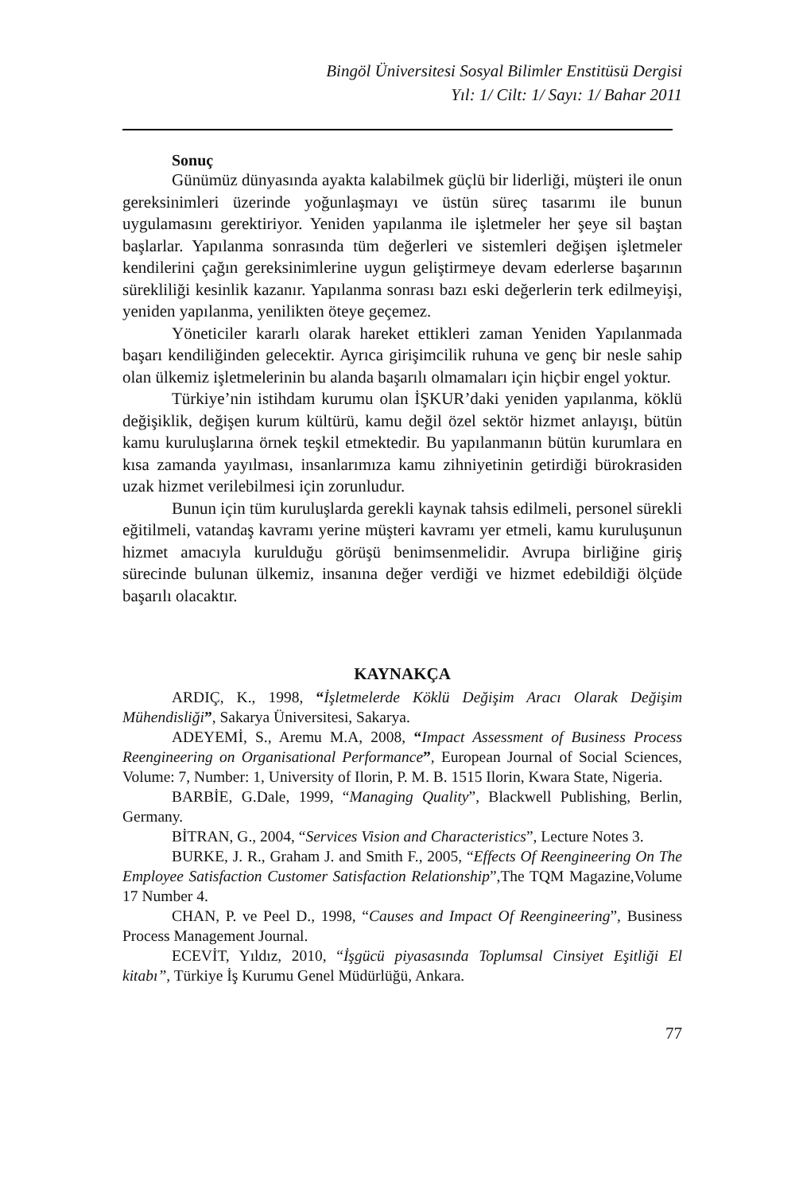Bingöl Üniversitesi Sosyal Bilimler Enstitüsü Dergisi
Yıl: 1/ Cilt: 1/ Sayı: 1/ Bahar 2011
Sonuç
Günümüz dünyasında ayakta kalabilmek güçlü bir liderliği, müşteri ile onun gereksinimleri üzerinde yoğunlaşmayı ve üstün süreç tasarımı ile bunun uygulamasını gerektiriyor. Yeniden yapılanma ile işletmeler her şeye sil baştan başlarlar. Yapılanma sonrasında tüm değerleri ve sistemleri değişen işletmeler kendilerini çağın gereksinimlerine uygun geliştirmeye devam ederlerse başarının sürekliliği kesinlik kazanır. Yapılanma sonrası bazı eski değerlerin terk edilmeyişi, yeniden yapılanma, yenilikten öteye geçemez.
Yöneticiler kararlı olarak hareket ettikleri zaman Yeniden Yapılanmada başarı kendiliğinden gelecektir. Ayrıca girişimcilik ruhuna ve genç bir nesle sahip olan ülkemiz işletmelerinin bu alanda başarılı olmamaları için hiçbir engel yoktur.
Türkiye’nin istihdam kurumu olan İŞKUR’daki yeniden yapılanma, köklü değişiklik, değişen kurum kültürü, kamu değil özel sektör hizmet anlayışı, bütün kamu kuruluşlarına örnek teşkil etmektedir. Bu yapılanmanın bütün kurumlara en kısa zamanda yayılması, insanlarımıza kamu zihniyetinin getirdiği bürokrasiden uzak hizmet verilebilmesi için zorunludur.
Bunun için tüm kuruluşlarda gerekli kaynak tahsis edilmeli, personel sürekli eğitilmeli, vatandaş kavramı yerine müşteri kavramı yer etmeli, kamu kuruluşunun hizmet amacıyla kurulduğu görüşü benimsenmelidir. Avrupa birliğine giriş sürecinde bulunan ülkemiz, insanına değer verdiği ve hizmet edebildiği ölçüde başarılı olacaktır.
KAYNAKÇA
ARDIÇ, K., 1998, “İşletmelerde Köklü Değişim Aracı Olarak Değişim Mühendisliği”, Sakarya Üniversitesi, Sakarya.
ADEYEMİ, S., Aremu M.A, 2008, “Impact Assessment of Business Process Reengineering on Organisational Performance”, European Journal of Social Sciences, Volume: 7, Number: 1, University of Ilorin, P. M. B. 1515 Ilorin, Kwara State, Nigeria.
BARBİE, G.Dale, 1999, “Managing Quality”, Blackwell Publishing, Berlin, Germany.
BİTRAN, G., 2004, “Services Vision and Characteristics”, Lecture Notes 3.
BURKE, J. R., Graham J. and Smith F., 2005, “Effects Of Reengineering On The Employee Satisfaction Customer Satisfaction Relationship”,The TQM Magazine,Volume 17 Number 4.
CHAN, P. ve Peel D., 1998, “Causes and Impact Of Reengineering”, Business Process Management Journal.
ECEVİT, Yıldız, 2010, “İşgücü piyasasında Toplumsal Cinsiyet Eşitliği El kitabı”, Türkiye İş Kurumu Genel Müdürlüğü, Ankara.
77